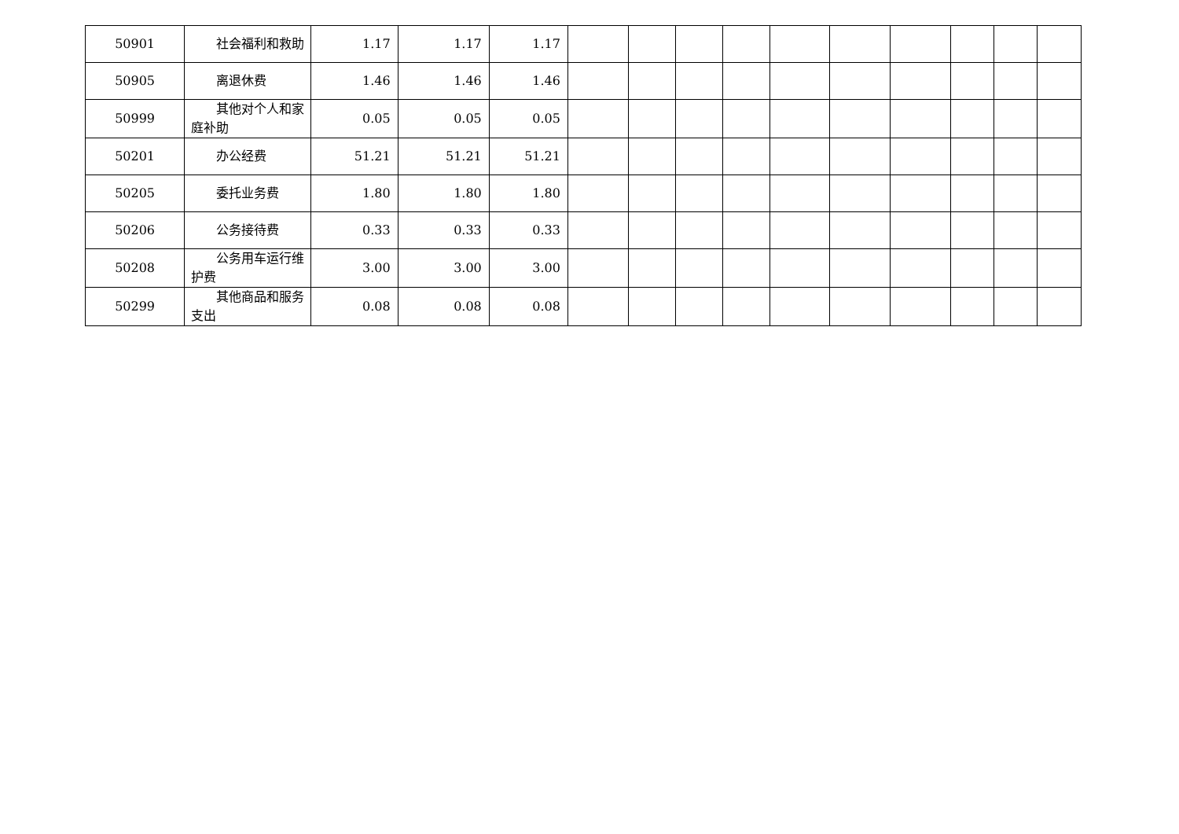| 50901 | 社会福利和救助 | 1.17 | 1.17 | 1.17 | | | | | | | | | | |
| 50905 | 离退休费 | 1.46 | 1.46 | 1.46 | | | | | | | | | | |
| 50999 | 其他对个人和家庭补助 | 0.05 | 0.05 | 0.05 | | | | | | | | | | |
| 50201 | 办公经费 | 51.21 | 51.21 | 51.21 | | | | | | | | | | |
| 50205 | 委托业务费 | 1.80 | 1.80 | 1.80 | | | | | | | | | | |
| 50206 | 公务接待费 | 0.33 | 0.33 | 0.33 | | | | | | | | | | |
| 50208 | 公务用车运行维护费 | 3.00 | 3.00 | 3.00 | | | | | | | | | | |
| 50299 | 其他商品和服务支出 | 0.08 | 0.08 | 0.08 | | | | | | | | | | |